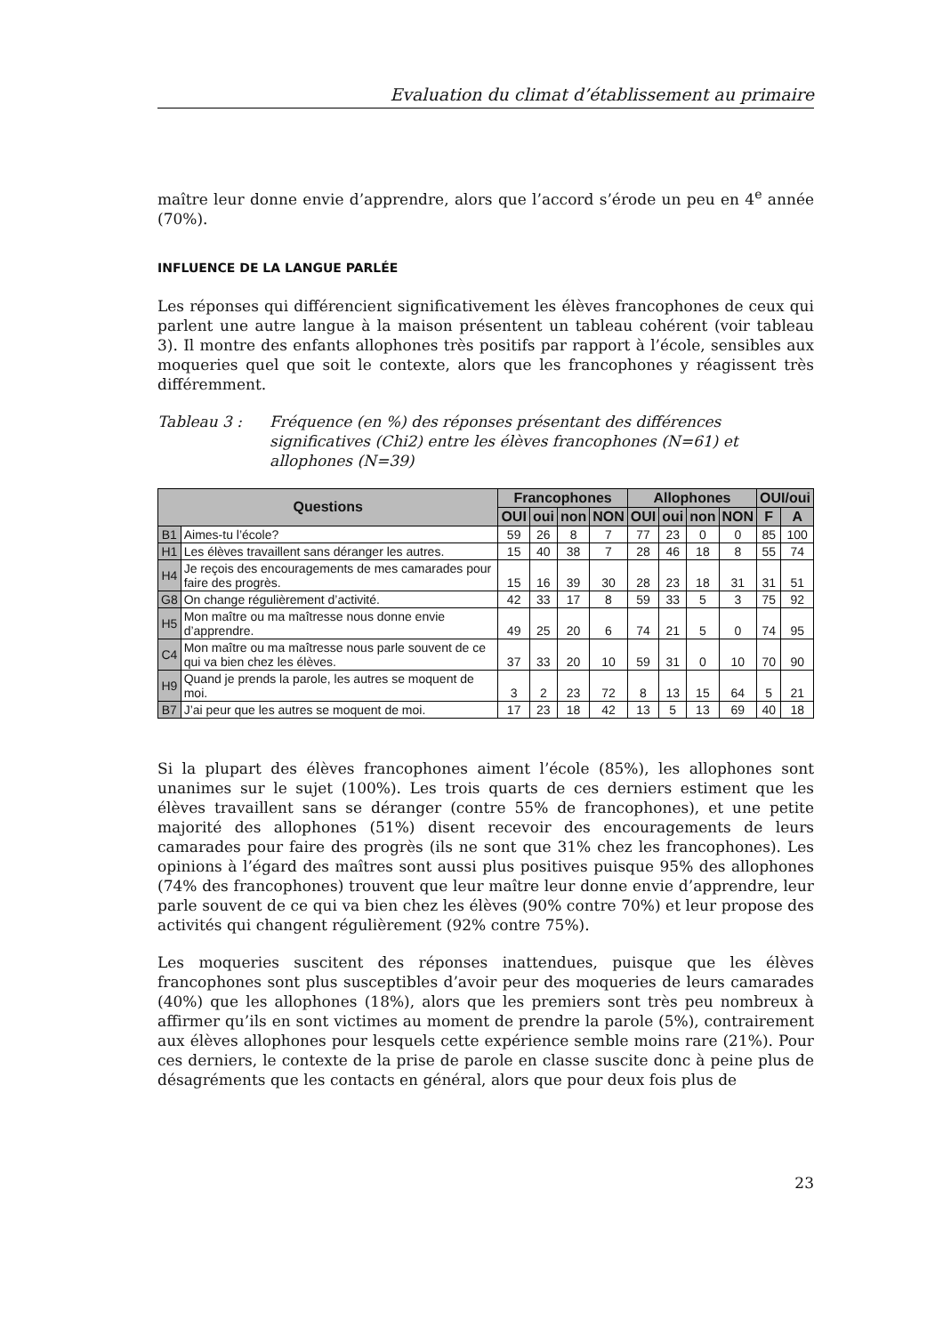Evaluation du climat d’établissement au primaire
maître leur donne envie d’apprendre, alors que l’accord s’érode un peu en 4<sup>e</sup> année (70%).
INFLUENCE DE LA LANGUE PARLÉE
Les réponses qui différencient significativement les élèves francophones de ceux qui parlent une autre langue à la maison présentent un tableau cohérent (voir tableau 3). Il montre des enfants allophones très positifs par rapport à l’école, sensibles aux moqueries quel que soit le contexte, alors que les francophones y réagissent très différemment.
Tableau 3 : Fréquence (en %) des réponses présentant des différences significatives (Chi2) entre les élèves francophones (N=61) et allophones (N=39)
| Questions | | Francophones | | | | Allophones | | | | OUI/oui | |
| --- | --- | --- | --- | --- | --- | --- | --- | --- | --- | --- | --- |
| | | OUI | oui | non | NON | OUI | oui | non | NON | F | A |
| B1 | Aimes-tu l’école? | 59 | 26 | 8 | 7 | 77 | 23 | 0 | 0 | 85 | 100 |
| H1 | Les élèves travaillent sans déranger les autres. | 15 | 40 | 38 | 7 | 28 | 46 | 18 | 8 | 55 | 74 |
| H4 | Je reçois des encouragements de mes camarades pour faire des progrès. | 15 | 16 | 39 | 30 | 28 | 23 | 18 | 31 | 31 | 51 |
| G8 | On change régulièrement d’activité. | 42 | 33 | 17 | 8 | 59 | 33 | 5 | 3 | 75 | 92 |
| H5 | Mon maître ou ma maîtresse nous donne envie d’apprendre. | 49 | 25 | 20 | 6 | 74 | 21 | 5 | 0 | 74 | 95 |
| C4 | Mon maître ou ma maîtresse nous parle souvent de ce qui va bien chez les élèves. | 37 | 33 | 20 | 10 | 59 | 31 | 0 | 10 | 70 | 90 |
| H9 | Quand je prends la parole, les autres se moquent de moi. | 3 | 2 | 23 | 72 | 8 | 13 | 15 | 64 | 5 | 21 |
| B7 | J’ai peur que les autres se moquent de moi. | 17 | 23 | 18 | 42 | 13 | 5 | 13 | 69 | 40 | 18 |
Si la plupart des élèves francophones aiment l’école (85%), les allophones sont unanimes sur le sujet (100%). Les trois quarts de ces derniers estiment que les élèves travaillent sans se déranger (contre 55% de francophones), et une petite majorité des allophones (51%) disent recevoir des encouragements de leurs camarades pour faire des progrès (ils ne sont que 31% chez les francophones). Les opinions à l’égard des maîtres sont aussi plus positives puisque 95% des allophones (74% des francophones) trouvent que leur maître leur donne envie d’apprendre, leur parle souvent de ce qui va bien chez les élèves (90% contre 70%) et leur propose des activités qui changent régulièrement (92% contre 75%).
Les moqueries suscitent des réponses inattendues, puisque que les élèves francophones sont plus susceptibles d’avoir peur des moqueries de leurs camarades (40%) que les allophones (18%), alors que les premiers sont très peu nombreux à affirmer qu’ils en sont victimes au moment de prendre la parole (5%), contrairement aux élèves allophones pour lesquels cette expérience semble moins rare (21%). Pour ces derniers, le contexte de la prise de parole en classe suscite donc à peine plus de désagréments que les contacts en général, alors que pour deux fois plus de
23